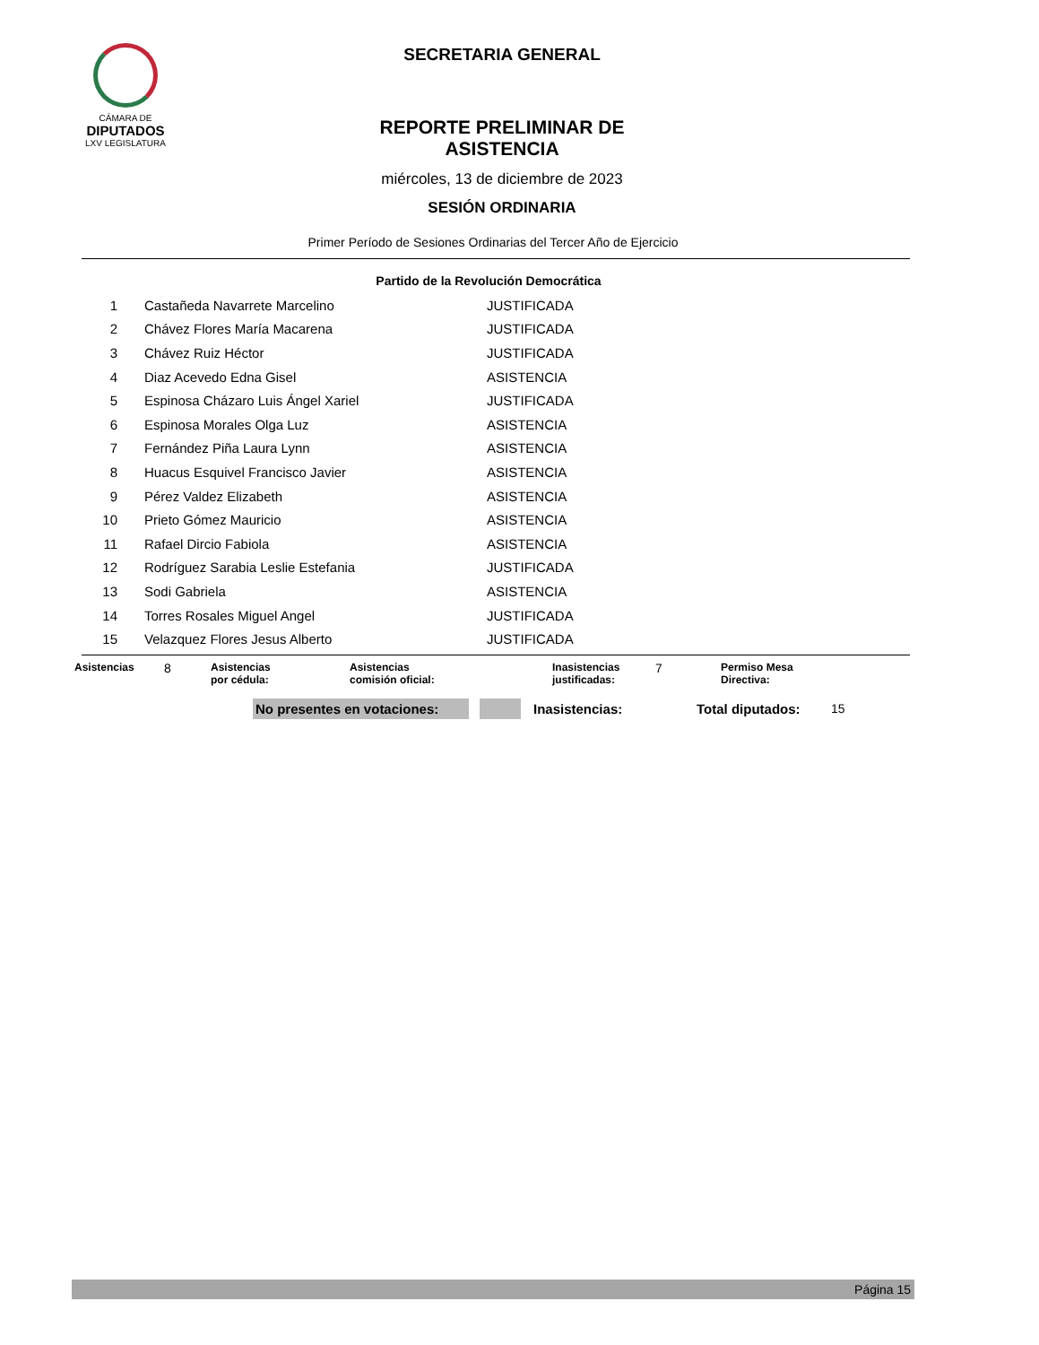CÁMARA DE
DIPUTADOS
LXV LEGISLATURA
SECRETARIA GENERAL
REPORTE PRELIMINAR DE ASISTENCIA
miércoles, 13 de diciembre de 2023
SESIÓN ORDINARIA
Primer Período de Sesiones Ordinarias del Tercer Año de Ejercicio
Partido de la Revolución Democrática
| 1 | Castañeda Navarrete Marcelino | JUSTIFICADA |
| 2 | Chávez Flores María Macarena | JUSTIFICADA |
| 3 | Chávez Ruiz Héctor | JUSTIFICADA |
| 4 | Diaz Acevedo Edna Gisel | ASISTENCIA |
| 5 | Espinosa Cházaro Luis Ángel Xariel | JUSTIFICADA |
| 6 | Espinosa Morales Olga Luz | ASISTENCIA |
| 7 | Fernández Piña Laura Lynn | ASISTENCIA |
| 8 | Huacus Esquivel Francisco Javier | ASISTENCIA |
| 9 | Pérez Valdez Elizabeth | ASISTENCIA |
| 10 | Prieto Gómez Mauricio | ASISTENCIA |
| 11 | Rafael Dircio Fabiola | ASISTENCIA |
| 12 | Rodríguez Sarabia Leslie Estefania | JUSTIFICADA |
| 13 | Sodi Gabriela | ASISTENCIA |
| 14 | Torres Rosales Miguel Angel | JUSTIFICADA |
| 15 | Velazquez Flores Jesus Alberto | JUSTIFICADA |
Asistencias
8
Asistencias
por cédula:
Asistencias
comisión oficial:
Inasistencias
justificadas:
7
Permiso Mesa
Directiva:
No presentes en votaciones: Inasistencias: Total diputados: 15
Página 15